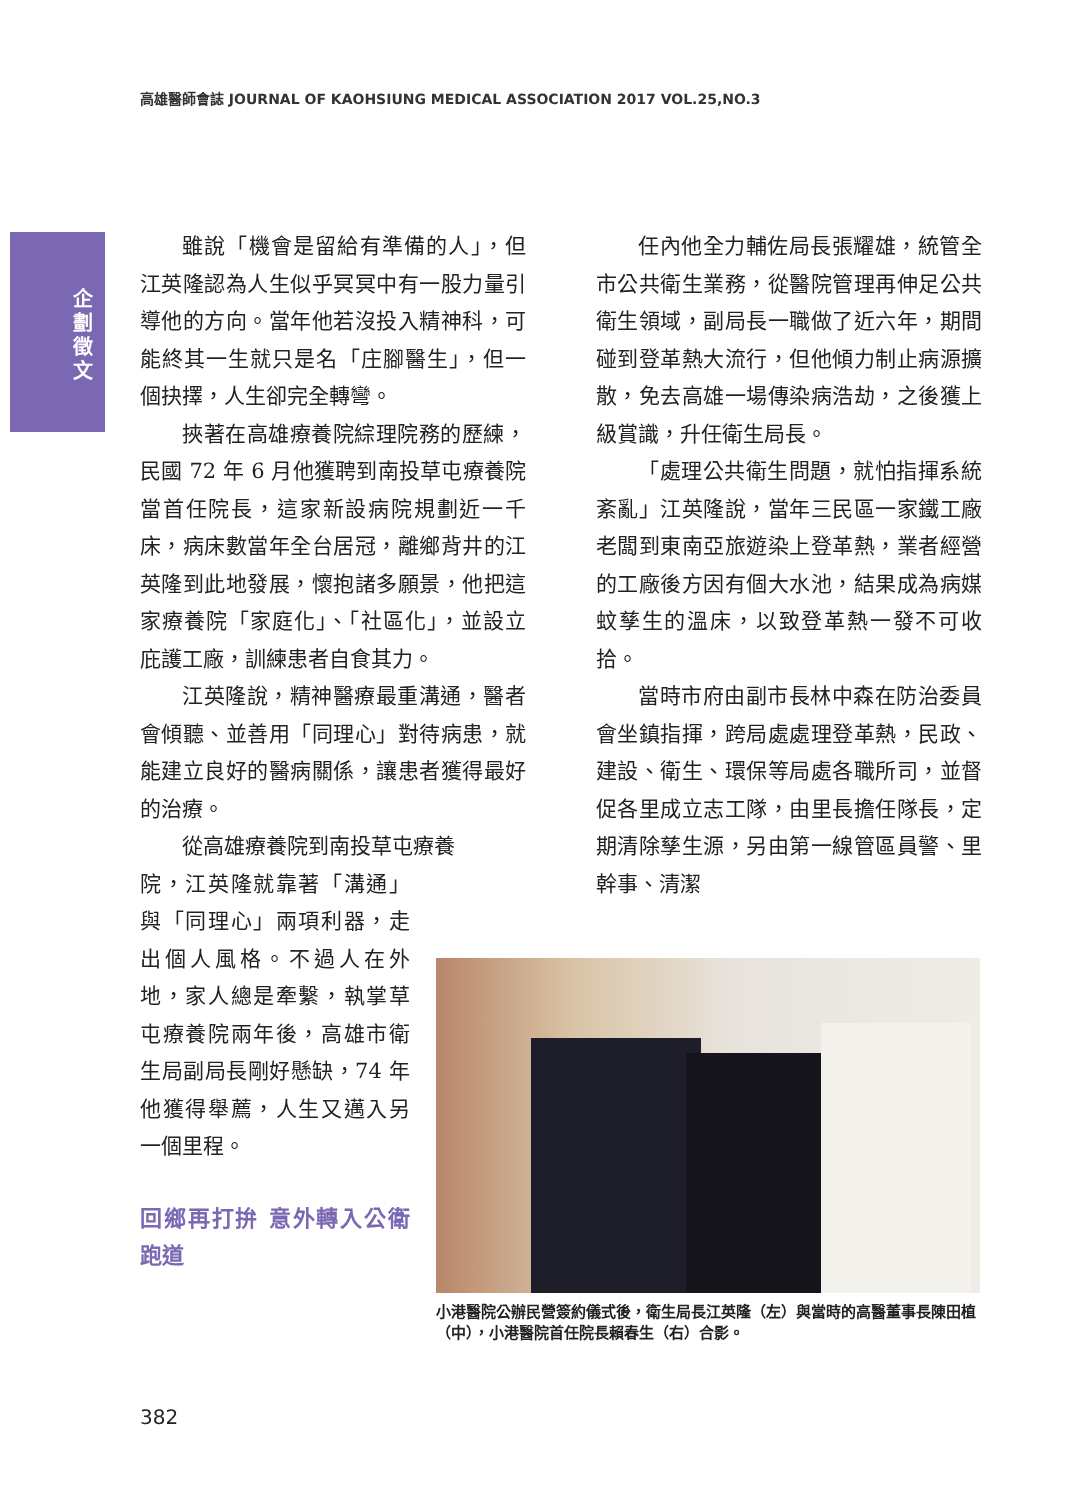高雄醫師會誌 JOURNAL OF KAOHSIUNG MEDICAL ASSOCIATION 2017 VOL.25,NO.3
企劃徵文
雖說「機會是留給有準備的人」，但江英隆認為人生似乎冥冥中有一股力量引導他的方向。當年他若沒投入精神科，可能終其一生就只是名「庄腳醫生」，但一個抉擇，人生卻完全轉彎。
挾著在高雄療養院綜理院務的歷練，民國 72 年 6 月他獲聘到南投草屯療養院當首任院長，這家新設病院規劃近一千床，病床數當年全台居冠，離鄉背井的江英隆到此地發展，懷抱諸多願景，他把這家療養院「家庭化」、「社區化」，並設立庇護工廠，訓練患者自食其力。
江英隆說，精神醫療最重溝通，醫者會傾聽、並善用「同理心」對待病患，就能建立良好的醫病關係，讓患者獲得最好的治療。
從高雄療養院到南投草屯療養
院，江英隆就靠著「溝通」與「同理心」兩項利器，走出個人風格。不過人在外地，家人總是牽繫，執掌草屯療養院兩年後，高雄市衛生局副局長剛好懸缺，74 年他獲得舉薦，人生又邁入另一個里程。
回鄉再打拚 意外轉入公衛跑道
任內他全力輔佐局長張耀雄，統管全市公共衛生業務，從醫院管理再伸足公共衛生領域，副局長一職做了近六年，期間碰到登革熱大流行，但他傾力制止病源擴散，免去高雄一場傳染病浩劫，之後獲上級賞識，升任衛生局長。
「處理公共衛生問題，就怕指揮系統紊亂」江英隆說，當年三民區一家鐵工廠老闆到東南亞旅遊染上登革熱，業者經營的工廠後方因有個大水池，結果成為病媒蚊孳生的溫床，以致登革熱一發不可收拾。
當時市府由副市長林中森在防治委員會坐鎮指揮，跨局處處理登革熱，民政、建設、衛生、環保等局處各職所司，並督促各里成立志工隊，由里長擔任隊長，定期清除孳生源，另由第一線管區員警、里幹事、清潔
小港醫院公辦民營簽約儀式後，衛生局長江英隆（左）與當時的高醫董事長陳田植（中），小港醫院首任院長賴春生（右）合影。
382